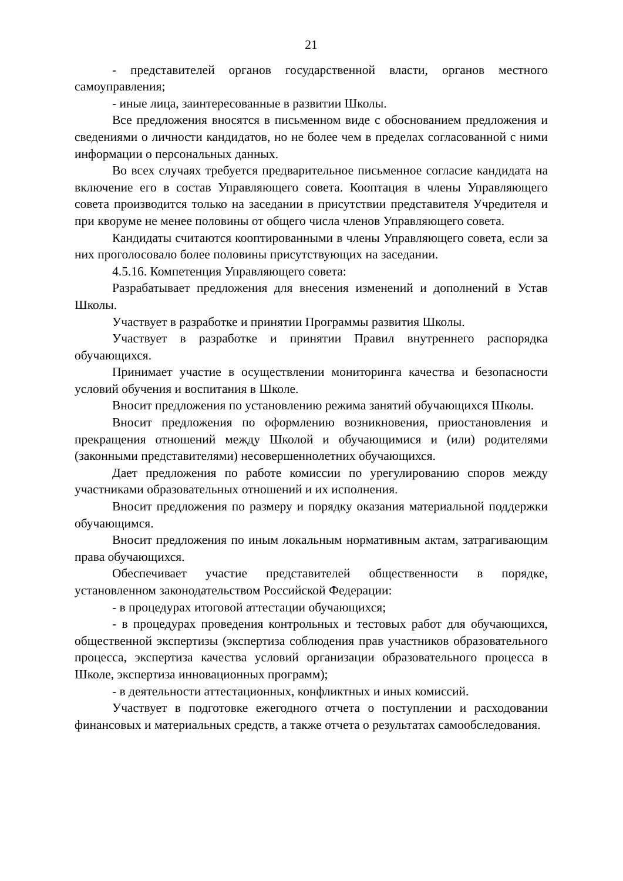21
- представителей органов государственной власти, органов местного самоуправления;
- иные лица, заинтересованные в развитии Школы.
Все предложения вносятся в письменном виде с обоснованием предложения и сведениями о личности кандидатов, но не более чем в пределах согласованной с ними информации о персональных данных.
Во всех случаях требуется предварительное письменное согласие кандидата на включение его в состав Управляющего совета. Кооптация в члены Управляющего совета производится только на заседании в присутствии представителя Учредителя и при кворуме не менее половины от общего числа членов Управляющего совета.
Кандидаты считаются кооптированными в члены Управляющего совета, если за них проголосовало более половины присутствующих на заседании.
4.5.16. Компетенция Управляющего совета:
Разрабатывает предложения для внесения изменений и дополнений в Устав Школы.
Участвует в разработке и принятии Программы развития Школы.
Участвует в разработке и принятии Правил внутреннего распорядка обучающихся.
Принимает участие в осуществлении мониторинга качества и безопасности условий обучения и воспитания в Школе.
Вносит предложения по установлению режима занятий обучающихся Школы.
Вносит предложения по оформлению возникновения, приостановления и прекращения отношений между Школой и обучающимися и (или) родителями (законными представителями) несовершеннолетних обучающихся.
Дает предложения по работе комиссии по урегулированию споров между участниками образовательных отношений и их исполнения.
Вносит предложения по размеру и порядку оказания материальной поддержки обучающимся.
Вносит предложения по иным локальным нормативным актам, затрагивающим права обучающихся.
Обеспечивает участие представителей общественности в порядке, установленном законодательством Российской Федерации:
- в процедурах итоговой аттестации обучающихся;
- в процедурах проведения контрольных и тестовых работ для обучающихся, общественной экспертизы (экспертиза соблюдения прав участников образовательного процесса, экспертиза качества условий организации образовательного процесса в Школе, экспертиза инновационных программ);
- в деятельности аттестационных, конфликтных и иных комиссий.
Участвует в подготовке ежегодного отчета о поступлении и расходовании финансовых и материальных средств, а также отчета о результатах самообследования.